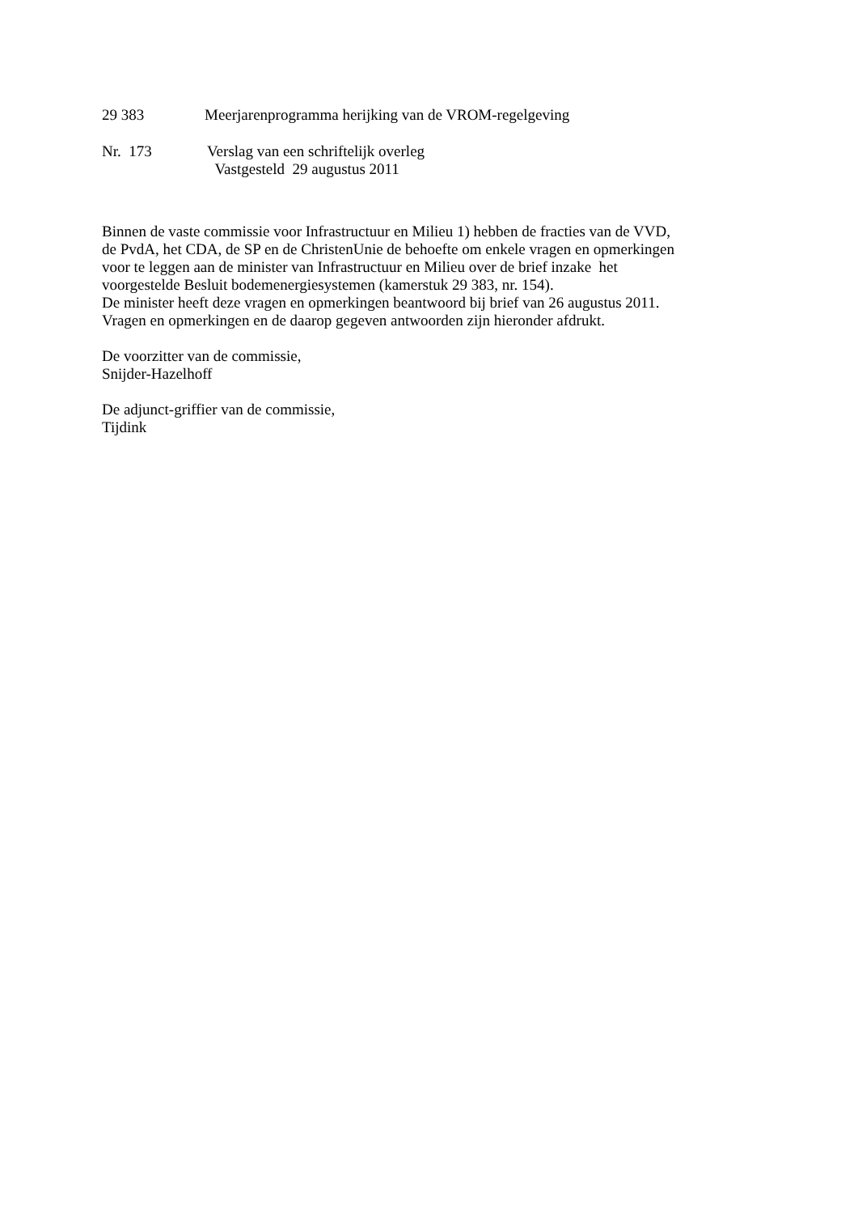29 383 Meerjarenprogramma herijking van de VROM-regelgeving
Nr. 173 Verslag van een schriftelijk overleg
Vastgesteld 29 augustus 2011
Binnen de vaste commissie voor Infrastructuur en Milieu 1) hebben de fracties van de VVD,
de PvdA, het CDA, de SP en de ChristenUnie de behoefte om enkele vragen en opmerkingen
voor te leggen aan de minister van Infrastructuur en Milieu over de brief inzake het
voorgestelde Besluit bodemenergiesystemen (kamerstuk 29 383, nr. 154).
De minister heeft deze vragen en opmerkingen beantwoord bij brief van 26 augustus 2011.
Vragen en opmerkingen en de daarop gegeven antwoorden zijn hieronder afdrukt.
De voorzitter van de commissie,
Snijder-Hazelhoff
De adjunct-griffier van de commissie,
Tijdink